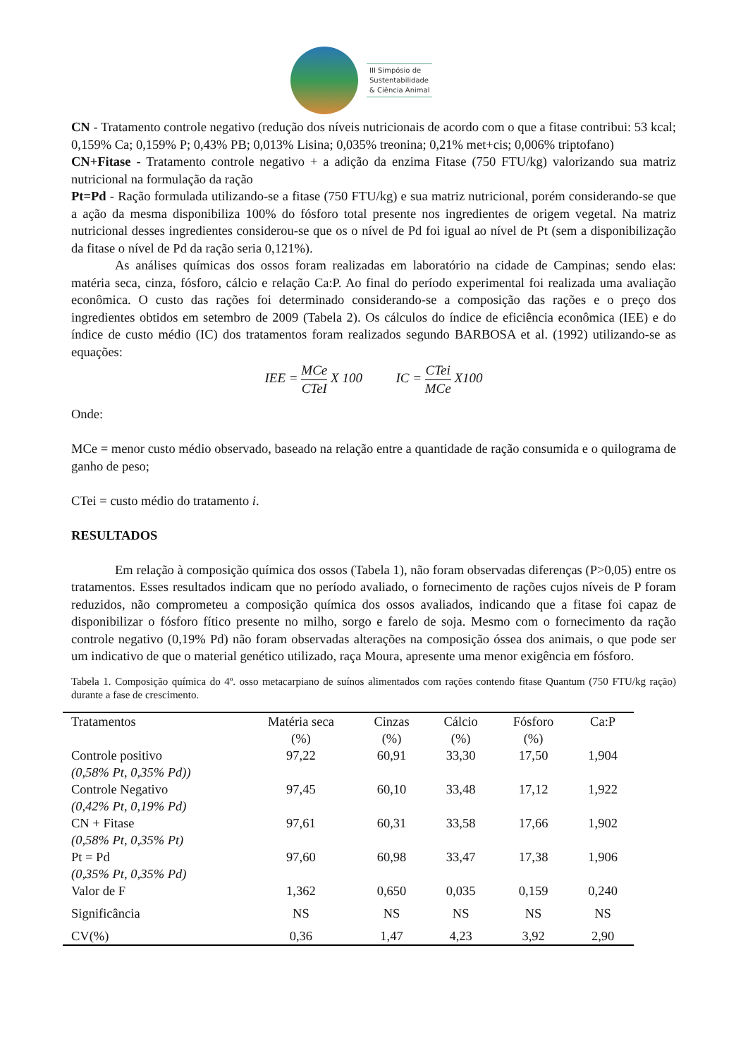III Simpósio de
Sustentabilidade
& Ciência Animal
CN - Tratamento controle negativo (redução dos níveis nutricionais de acordo com o que a fitase contribui: 53 kcal; 0,159% Ca; 0,159% P; 0,43% PB; 0,013% Lisina; 0,035% treonina; 0,21% met+cis; 0,006% triptofano)
CN+Fitase - Tratamento controle negativo + a adição da enzima Fitase (750 FTU/kg) valorizando sua matriz nutricional na formulação da ração
Pt=Pd - Ração formulada utilizando-se a fitase (750 FTU/kg) e sua matriz nutricional, porém considerando-se que a ação da mesma disponibiliza 100% do fósforo total presente nos ingredientes de origem vegetal. Na matriz nutricional desses ingredientes considerou-se que os o nível de Pd foi igual ao nível de Pt (sem a disponibilização da fitase o nível de Pd da ração seria 0,121%).
As análises químicas dos ossos foram realizadas em laboratório na cidade de Campinas; sendo elas: matéria seca, cinza, fósforo, cálcio e relação Ca:P. Ao final do período experimental foi realizada uma avaliação econômica. O custo das rações foi determinado considerando-se a composição das rações e o preço dos ingredientes obtidos em setembro de 2009 (Tabela 2). Os cálculos do índice de eficiência econômica (IEE) e do índice de custo médio (IC) dos tratamentos foram realizados segundo BARBOSA et al. (1992) utilizando-se as equações:
IEE = MCe CTeI X 100 IC = CTei MCe X100
Onde:
MCe = menor custo médio observado, baseado na relação entre a quantidade de ração consumida e o quilograma de ganho de peso;
CTei = custo médio do tratamento i.
RESULTADOS
Em relação à composição química dos ossos (Tabela 1), não foram observadas diferenças (P>0,05) entre os tratamentos. Esses resultados indicam que no período avaliado, o fornecimento de rações cujos níveis de P foram reduzidos, não comprometeu a composição química dos ossos avaliados, indicando que a fitase foi capaz de disponibilizar o fósforo fítico presente no milho, sorgo e farelo de soja. Mesmo com o fornecimento da ração controle negativo (0,19% Pd) não foram observadas alterações na composição óssea dos animais, o que pode ser um indicativo de que o material genético utilizado, raça Moura, apresente uma menor exigência em fósforo.
Tabela 1. Composição química do 4º. osso metacarpiano de suínos alimentados com rações contendo fitase Quantum (750 FTU/kg ração) durante a fase de crescimento.
| Tratamentos | Matéria seca (%) | Cinzas (%) | Cálcio (%) | Fósforo (%) | Ca:P |
| --- | --- | --- | --- | --- | --- |
| Controle positivo (0,58% Pt, 0,35% Pd)) | 97,22 | 60,91 | 33,30 | 17,50 | 1,904 |
| Controle Negativo (0,42% Pt, 0,19% Pd) | 97,45 | 60,10 | 33,48 | 17,12 | 1,922 |
| CN + Fitase (0,58% Pt, 0,35% Pt) | 97,61 | 60,31 | 33,58 | 17,66 | 1,902 |
| Pt = Pd (0,35% Pt, 0,35% Pd) | 97,60 | 60,98 | 33,47 | 17,38 | 1,906 |
| Valor de F | 1,362 | 0,650 | 0,035 | 0,159 | 0,240 |
| Significância | NS | NS | NS | NS | NS |
| CV(%) | 0,36 | 1,47 | 4,23 | 3,92 | 2,90 |